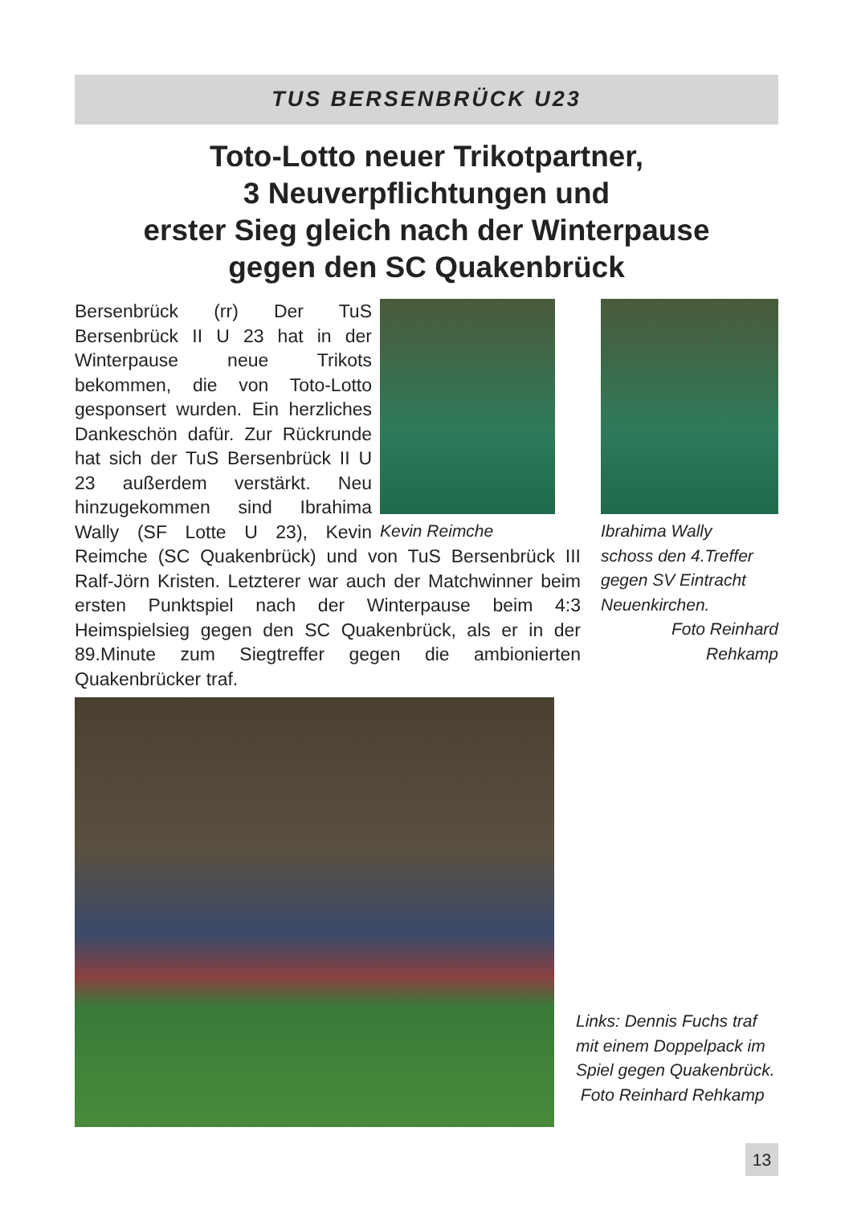TUS BERSENBRÜCK U23
Toto-Lotto neuer Trikotpartner,
3 Neuverpflichtungen und
erster Sieg gleich nach der Winterpause
gegen den SC Quakenbrück
Kevin Reimche
Bersenbrück (rr) Der TuS Bersenbrück II U 23 hat in der Winterpause neue Trikots bekommen, die von Toto-Lotto gesponsert wurden. Ein herzliches Dankeschön dafür. Zur Rückrunde hat sich der TuS Bersenbrück II U 23 außerdem verstärkt. Neu hinzugekommen sind Ibrahima Wally (SF Lotte U 23), Kevin Reimche (SC Quakenbrück) und von TuS Bersenbrück III Ralf-Jörn Kristen. Letzterer war auch der Matchwinner beim ersten Punktspiel nach der Winterpause beim 4:3 Heimspielsieg gegen den SC Quakenbrück, als er in der 89.Minute zum Siegtreffer gegen die ambionierten Quakenbrücker traf.
Ibrahima Wally
schoss den 4.Treffer gegen SV Eintracht Neuenkirchen.
Foto Reinhard Rehkamp
Links: Dennis Fuchs traf mit einem Doppelpack im Spiel gegen Quakenbrück.
Foto Reinhard Rehkamp
13